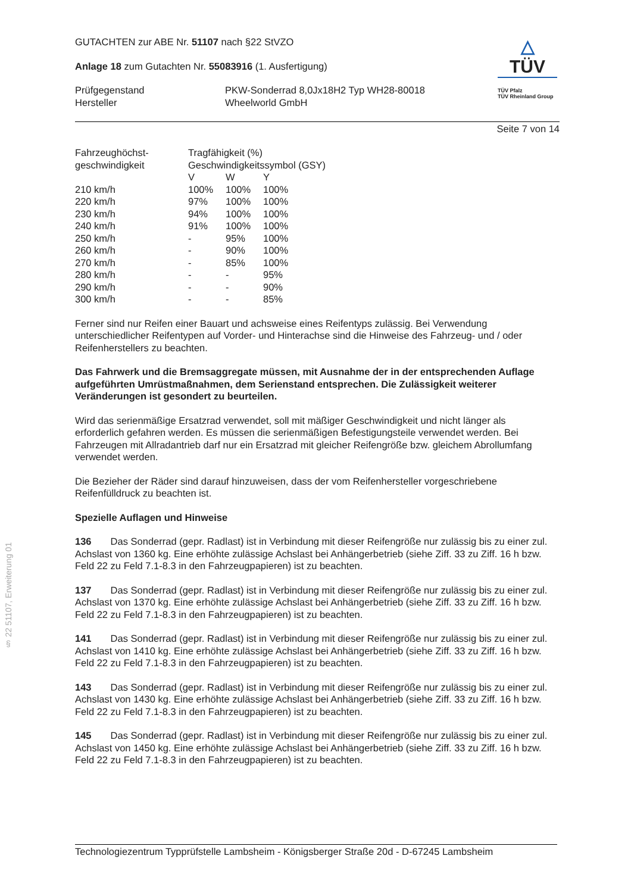GUTACHTEN zur ABE Nr. 51107 nach §22 StVZO
Anlage 18 zum Gutachten Nr. 55083916 (1. Ausfertigung)
| Prüfgegenstand Hersteller | PKW-Sonderrad 8,0Jx18H2 Typ WH28-80018 Wheelworld GmbH |
△
TÜV
TÜV Pfalz
TÜV Rheinland Group
Seite 7 von 14
| Fahrzeughöchst- geschwindigkeit | Tragfähigkeit (%) Geschwindigkeitssymbol (GSY) | | |
| | V | W | Y |
| 210 km/h | 100% | 100% | 100% |
| 220 km/h | 97% | 100% | 100% |
| 230 km/h | 94% | 100% | 100% |
| 240 km/h | 91% | 100% | 100% |
| 250 km/h | - | 95% | 100% |
| 260 km/h | - | 90% | 100% |
| 270 km/h | - | 85% | 100% |
| 280 km/h | - | - | 95% |
| 290 km/h | - | - | 90% |
| 300 km/h | - | - | 85% |
Ferner sind nur Reifen einer Bauart und achsweise eines Reifentyps zulässig. Bei Verwendung unterschiedlicher Reifentypen auf Vorder- und Hinterachse sind die Hinweise des Fahrzeug- und / oder Reifenherstellers zu beachten.
Das Fahrwerk und die Bremsaggregate müssen, mit Ausnahme der in der entsprechenden Auflage aufgeführten Umrüstmaßnahmen, dem Serienstand entsprechen. Die Zulässigkeit weiterer Veränderungen ist gesondert zu beurteilen.
Wird das serienmäßige Ersatzrad verwendet, soll mit mäßiger Geschwindigkeit und nicht länger als erforderlich gefahren werden. Es müssen die serienmäßigen Befestigungsteile verwendet werden. Bei Fahrzeugen mit Allradantrieb darf nur ein Ersatzrad mit gleicher Reifengröße bzw. gleichem Abrollumfang verwendet werden.
Die Bezieher der Räder sind darauf hinzuweisen, dass der vom Reifenhersteller vorgeschriebene Reifenfülldruck zu beachten ist.
Spezielle Auflagen und Hinweise
136 Das Sonderrad (gepr. Radlast) ist in Verbindung mit dieser Reifengröße nur zulässig bis zu einer zul. Achslast von 1360 kg. Eine erhöhte zulässige Achslast bei Anhängerbetrieb (siehe Ziff. 33 zu Ziff. 16 h bzw. Feld 22 zu Feld 7.1-8.3 in den Fahrzeugpapieren) ist zu beachten.
137 Das Sonderrad (gepr. Radlast) ist in Verbindung mit dieser Reifengröße nur zulässig bis zu einer zul. Achslast von 1370 kg. Eine erhöhte zulässige Achslast bei Anhängerbetrieb (siehe Ziff. 33 zu Ziff. 16 h bzw. Feld 22 zu Feld 7.1-8.3 in den Fahrzeugpapieren) ist zu beachten.
141 Das Sonderrad (gepr. Radlast) ist in Verbindung mit dieser Reifengröße nur zulässig bis zu einer zul. Achslast von 1410 kg. Eine erhöhte zulässige Achslast bei Anhängerbetrieb (siehe Ziff. 33 zu Ziff. 16 h bzw. Feld 22 zu Feld 7.1-8.3 in den Fahrzeugpapieren) ist zu beachten.
143 Das Sonderrad (gepr. Radlast) ist in Verbindung mit dieser Reifengröße nur zulässig bis zu einer zul. Achslast von 1430 kg. Eine erhöhte zulässige Achslast bei Anhängerbetrieb (siehe Ziff. 33 zu Ziff. 16 h bzw. Feld 22 zu Feld 7.1-8.3 in den Fahrzeugpapieren) ist zu beachten.
145 Das Sonderrad (gepr. Radlast) ist in Verbindung mit dieser Reifengröße nur zulässig bis zu einer zul. Achslast von 1450 kg. Eine erhöhte zulässige Achslast bei Anhängerbetrieb (siehe Ziff. 33 zu Ziff. 16 h bzw. Feld 22 zu Feld 7.1-8.3 in den Fahrzeugpapieren) ist zu beachten.
§ 22 51107, Erweiterung 01
Technologiezentrum Typprüfstelle Lambsheim - Königsberger Straße 20d - D-67245 Lambsheim